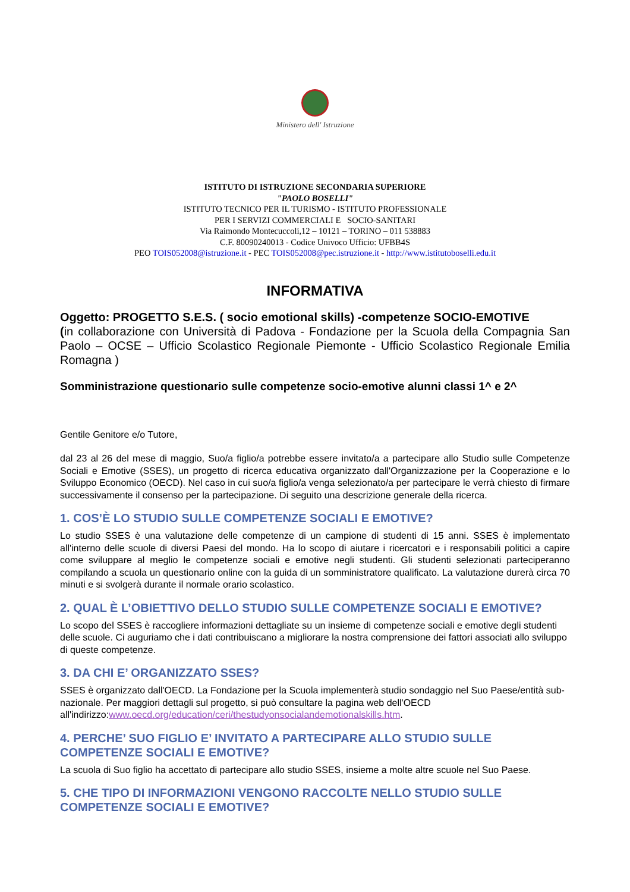Ministero dell' Istruzione
ISTITUTO DI ISTRUZIONE SECONDARIA SUPERIORE
"PAOLO BOSELLI"
ISTITUTO TECNICO PER IL TURISMO - ISTITUTO PROFESSIONALE
PER I SERVIZI COMMERCIALI E SOCIO-SANITARI
Via Raimondo Montecuccoli,12 – 10121 – TORINO – 011 538883
C.F. 80090240013 - Codice Univoco Ufficio: UFBB4S
PEO TOIS052008@istruzione.it - PEC TOIS052008@pec.istruzione.it - http://www.istitutoboselli.edu.it
INFORMATIVA
Oggetto: PROGETTO S.E.S. ( socio emotional skills) -competenze SOCIO-EMOTIVE
(in collaborazione con Università di Padova - Fondazione per la Scuola della Compagnia San Paolo – OCSE – Ufficio Scolastico Regionale Piemonte - Ufficio Scolastico Regionale Emilia Romagna )
Somministrazione questionario sulle competenze socio-emotive alunni classi 1^ e 2^
Gentile Genitore e/o Tutore,
dal 23 al 26 del mese di maggio, Suo/a figlio/a potrebbe essere invitato/a a partecipare allo Studio sulle Competenze Sociali e Emotive (SSES), un progetto di ricerca educativa organizzato dall'Organizzazione per la Cooperazione e lo Sviluppo Economico (OECD). Nel caso in cui suo/a figlio/a venga selezionato/a per partecipare le verrà chiesto di firmare successivamente il consenso per la partecipazione. Di seguito una descrizione generale della ricerca.
1. COS’È LO STUDIO SULLE COMPETENZE SOCIALI E EMOTIVE?
Lo studio SSES è una valutazione delle competenze di un campione di studenti di 15 anni. SSES è implementato all'interno delle scuole di diversi Paesi del mondo. Ha lo scopo di aiutare i ricercatori e i responsabili politici a capire come sviluppare al meglio le competenze sociali e emotive negli studenti. Gli studenti selezionati parteciperanno compilando a scuola un questionario online con la guida di un somministratore qualificato. La valutazione durerà circa 70 minuti e si svolgerà durante il normale orario scolastico.
2. QUAL È L’OBIETTIVO DELLO STUDIO SULLE COMPETENZE SOCIALI E EMOTIVE?
Lo scopo del SSES è raccogliere informazioni dettagliate su un insieme di competenze sociali e emotive degli studenti delle scuole. Ci auguriamo che i dati contribuiscano a migliorare la nostra comprensione dei fattori associati allo sviluppo di queste competenze.
3. DA CHI E’ ORGANIZZATO SSES?
SSES è organizzato dall'OECD. La Fondazione per la Scuola implementerà studio sondaggio nel Suo Paese/entità sub-nazionale. Per maggiori dettagli sul progetto, si può consultare la pagina web dell'OECD all'indirizzo:www.oecd.org/education/ceri/thestudyonsocialandemotionalskills.htm.
4. PERCHE’ SUO FIGLIO E’ INVITATO A PARTECIPARE ALLO STUDIO SULLE COMPETENZE SOCIALI E EMOTIVE?
La scuola di Suo figlio ha accettato di partecipare allo studio SSES, insieme a molte altre scuole nel Suo Paese.
5. CHE TIPO DI INFORMAZIONI VENGONO RACCOLTE NELLO STUDIO SULLE COMPETENZE SOCIALI E EMOTIVE?